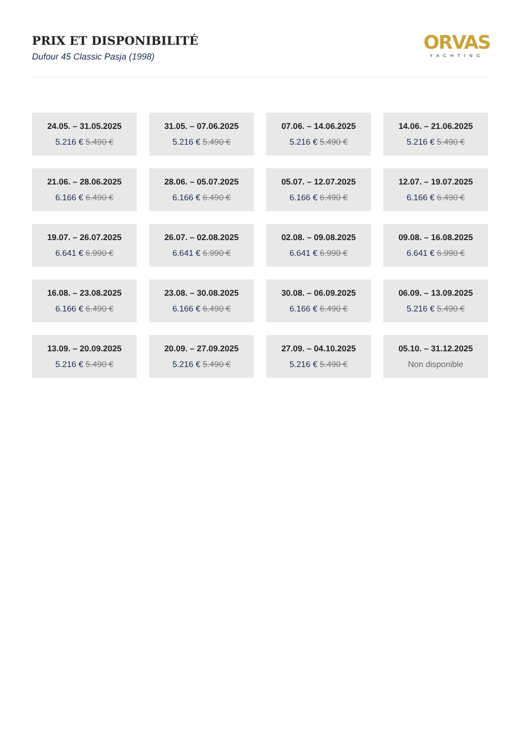PRIX ET DISPONIBILITÉ
Dufour 45 Classic Pasja (1998)
ORVAS
YACHTING
24.05. – 31.05.2025
5.216 € 5.490 €
31.05. – 07.06.2025
5.216 € 5.490 €
07.06. – 14.06.2025
5.216 € 5.490 €
14.06. – 21.06.2025
5.216 € 5.490 €
21.06. – 28.06.2025
6.166 € 6.490 €
28.06. – 05.07.2025
6.166 € 6.490 €
05.07. – 12.07.2025
6.166 € 6.490 €
12.07. – 19.07.2025
6.166 € 6.490 €
19.07. – 26.07.2025
6.641 € 6.990 €
26.07. – 02.08.2025
6.641 € 6.990 €
02.08. – 09.08.2025
6.641 € 6.990 €
09.08. – 16.08.2025
6.641 € 6.990 €
16.08. – 23.08.2025
6.166 € 6.490 €
23.08. – 30.08.2025
6.166 € 6.490 €
30.08. – 06.09.2025
6.166 € 6.490 €
06.09. – 13.09.2025
5.216 € 5.490 €
13.09. – 20.09.2025
5.216 € 5.490 €
20.09. – 27.09.2025
5.216 € 5.490 €
27.09. – 04.10.2025
5.216 € 5.490 €
05.10. – 31.12.2025
Non disponible